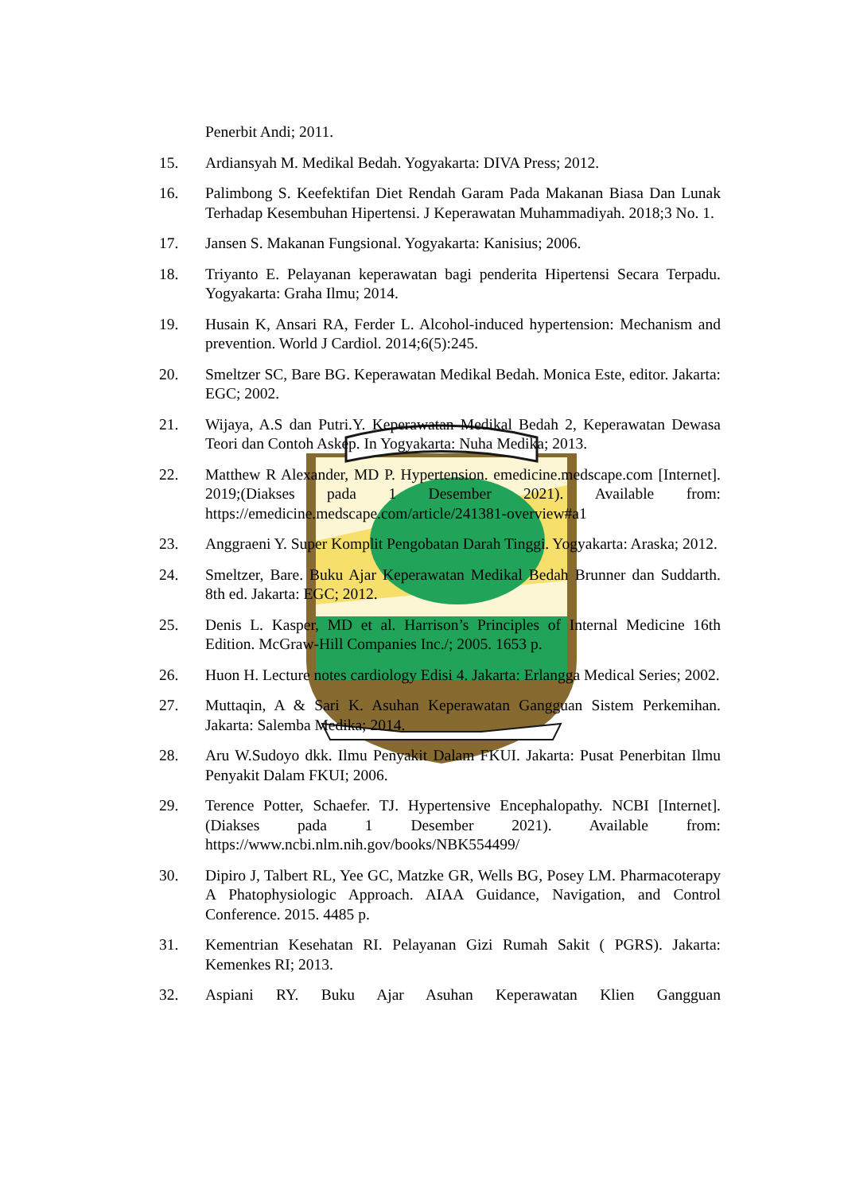Penerbit Andi; 2011.
15. Ardiansyah M. Medikal Bedah. Yogyakarta: DIVA Press; 2012.
16. Palimbong S. Keefektifan Diet Rendah Garam Pada Makanan Biasa Dan Lunak Terhadap Kesembuhan Hipertensi. J Keperawatan Muhammadiyah. 2018;3 No. 1.
17. Jansen S. Makanan Fungsional. Yogyakarta: Kanisius; 2006.
18. Triyanto E. Pelayanan keperawatan bagi penderita Hipertensi Secara Terpadu. Yogyakarta: Graha Ilmu; 2014.
19. Husain K, Ansari RA, Ferder L. Alcohol-induced hypertension: Mechanism and prevention. World J Cardiol. 2014;6(5):245.
20. Smeltzer SC, Bare BG. Keperawatan Medikal Bedah. Monica Este, editor. Jakarta: EGC; 2002.
21. Wijaya, A.S dan Putri.Y. Keperawatan Medikal Bedah 2, Keperawatan Dewasa Teori dan Contoh Askep. In Yogyakarta: Nuha Medika; 2013.
22. Matthew R Alexander, MD P. Hypertension. emedicine.medscape.com [Internet]. 2019;(Diakses pada 1 Desember 2021). Available from: https://emedicine.medscape.com/article/241381-overview#a1
23. Anggraeni Y. Super Komplit Pengobatan Darah Tinggi. Yogyakarta: Araska; 2012.
24. Smeltzer, Bare. Buku Ajar Keperawatan Medikal Bedah Brunner dan Suddarth. 8th ed. Jakarta: EGC; 2012.
25. Denis L. Kasper, MD et al. Harrison’s Principles of Internal Medicine 16th Edition. McGraw-Hill Companies Inc./; 2005. 1653 p.
26. Huon H. Lecture notes cardiology Edisi 4. Jakarta: Erlangga Medical Series; 2002.
27. Muttaqin, A & Sari K. Asuhan Keperawatan Gangguan Sistem Perkemihan. Jakarta: Salemba Medika; 2014.
28. Aru W.Sudoyo dkk. Ilmu Penyakit Dalam FKUI. Jakarta: Pusat Penerbitan Ilmu Penyakit Dalam FKUI; 2006.
29. Terence Potter, Schaefer. TJ. Hypertensive Encephalopathy. NCBI [Internet]. (Diakses pada 1 Desember 2021). Available from: https://www.ncbi.nlm.nih.gov/books/NBK554499/
30. Dipiro J, Talbert RL, Yee GC, Matzke GR, Wells BG, Posey LM. Pharmacoterapy A Phatophysiologic Approach. AIAA Guidance, Navigation, and Control Conference. 2015. 4485 p.
31. Kementrian Kesehatan RI. Pelayanan Gizi Rumah Sakit ( PGRS). Jakarta: Kemenkes RI; 2013.
32. Aspiani RY. Buku Ajar Asuhan Keperawatan Klien Gangguan